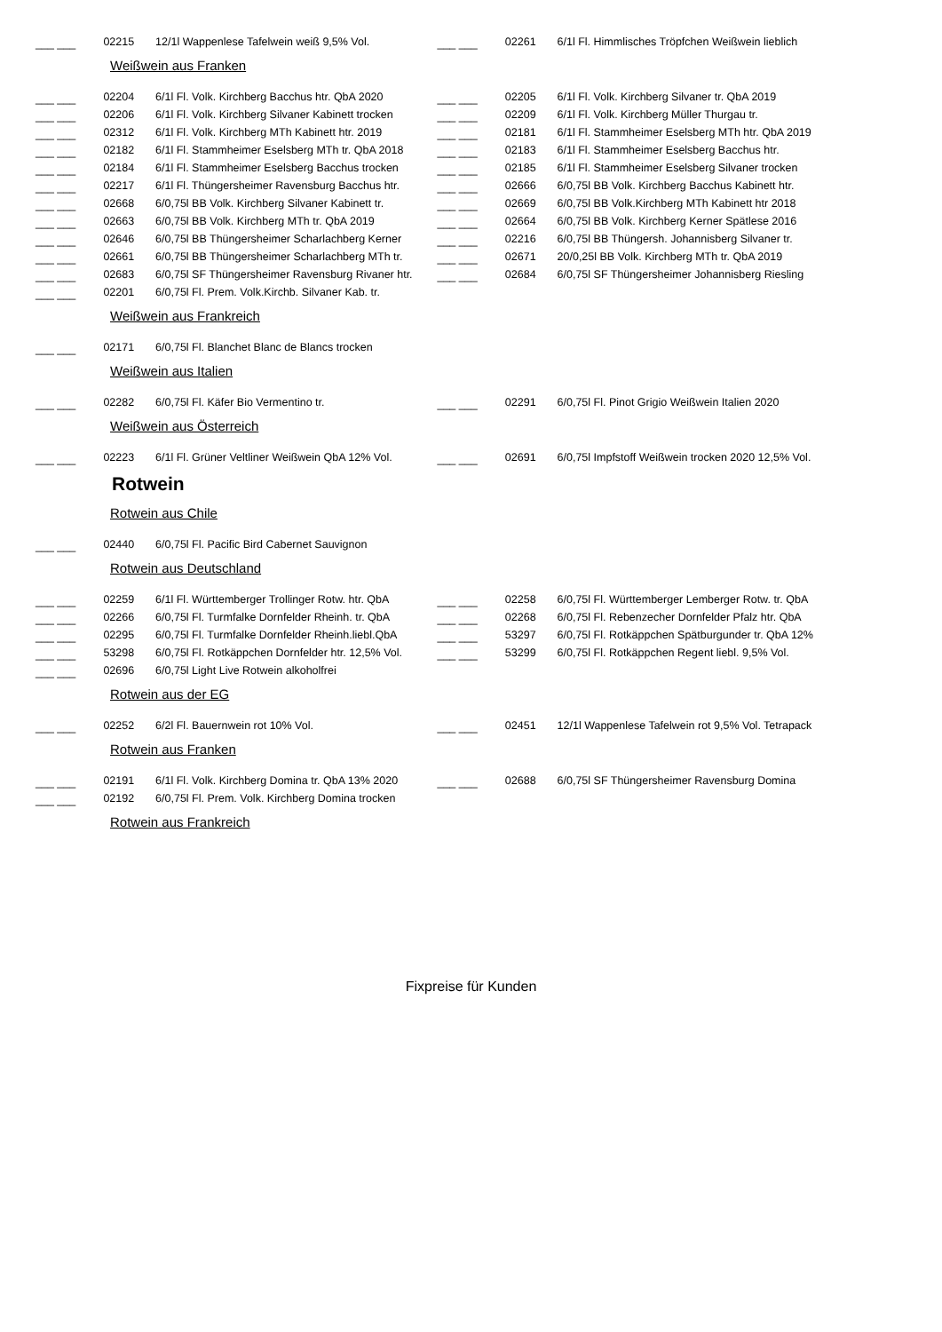| ___ ___ | 02215 | 12/1l Wappenlese Tafelwein weiß 9,5% Vol. | | ___ ___ | 02261 | 6/1l Fl. Himmlisches Tröpfchen Weißwein lieblich |
| Weißwein aus Franken | | | | | | |
| ___ ___ | 02204 | 6/1l Fl. Volk. Kirchberg Bacchus htr. QbA 2020 | | ___ ___ | 02205 | 6/1l Fl. Volk. Kirchberg Silvaner tr. QbA 2019 |
| ___ ___ | 02206 | 6/1l Fl. Volk. Kirchberg Silvaner Kabinett trocken | | ___ ___ | 02209 | 6/1l Fl. Volk. Kirchberg Müller Thurgau tr. |
| ___ ___ | 02312 | 6/1l Fl. Volk. Kirchberg MTh Kabinett htr. 2019 | | ___ ___ | 02181 | 6/1l Fl. Stammheimer Eselsberg MTh htr. QbA 2019 |
| ___ ___ | 02182 | 6/1l Fl. Stammheimer Eselsberg MTh tr. QbA 2018 | | ___ ___ | 02183 | 6/1l Fl. Stammheimer Eselsberg Bacchus htr. |
| ___ ___ | 02184 | 6/1l Fl. Stammheimer Eselsberg Bacchus trocken | | ___ ___ | 02185 | 6/1l Fl. Stammheimer Eselsberg Silvaner trocken |
| ___ ___ | 02217 | 6/1l Fl. Thüngersheimer Ravensburg Bacchus htr. | | ___ ___ | 02666 | 6/0,75l BB Volk. Kirchberg Bacchus Kabinett htr. |
| ___ ___ | 02668 | 6/0,75l BB Volk. Kirchberg Silvaner Kabinett tr. | | ___ ___ | 02669 | 6/0,75l BB Volk.Kirchberg MTh Kabinett htr 2018 |
| ___ ___ | 02663 | 6/0,75l BB Volk. Kirchberg MTh tr. QbA 2019 | | ___ ___ | 02664 | 6/0,75l BB Volk. Kirchberg Kerner Spätlese 2016 |
| ___ ___ | 02646 | 6/0,75l BB Thüngersheimer Scharlachberg Kerner | | ___ ___ | 02216 | 6/0,75l BB Thüngersh. Johannisberg Silvaner tr. |
| ___ ___ | 02661 | 6/0,75l BB Thüngersheimer Scharlachberg MTh tr. | | ___ ___ | 02671 | 20/0,25l BB Volk. Kirchberg MTh tr. QbA 2019 |
| ___ ___ | 02683 | 6/0,75l SF Thüngersheimer Ravensburg Rivaner htr. | | ___ ___ | 02684 | 6/0,75l SF Thüngersheimer Johannisberg Riesling |
| ___ ___ | 02201 | 6/0,75l Fl. Prem. Volk.Kirchb. Silvaner Kab. tr. | | | | |
| Weißwein aus Frankreich | | | | | | |
| ___ ___ | 02171 | 6/0,75l Fl. Blanchet Blanc de Blancs trocken | | | | |
| Weißwein aus Italien | | | | | | |
| ___ ___ | 02282 | 6/0,75l Fl. Käfer Bio Vermentino tr. | | ___ ___ | 02291 | 6/0,75l Fl. Pinot Grigio Weißwein Italien 2020 |
| Weißwein aus Österreich | | | | | | |
| ___ ___ | 02223 | 6/1l Fl. Grüner Veltliner Weißwein QbA 12% Vol. | | ___ ___ | 02691 | 6/0,75l Impfstoff Weißwein trocken 2020 12,5% Vol. |
| Rotwein | | | | | | |
| Rotwein aus Chile | | | | | | |
| ___ ___ | 02440 | 6/0,75l Fl. Pacific Bird Cabernet Sauvignon | | | | |
| Rotwein aus Deutschland | | | | | | |
| ___ ___ | 02259 | 6/1l Fl. Württemberger Trollinger Rotw. htr. QbA | | ___ ___ | 02258 | 6/0,75l Fl. Württemberger Lemberger Rotw. tr. QbA |
| ___ ___ | 02266 | 6/0,75l Fl. Turmfalke Dornfelder Rheinh. tr. QbA | | ___ ___ | 02268 | 6/0,75l Fl. Rebenzecher Dornfelder Pfalz htr. QbA |
| ___ ___ | 02295 | 6/0,75l Fl. Turmfalke Dornfelder Rheinh.liebl.QbA | | ___ ___ | 53297 | 6/0,75l Fl. Rotkäppchen Spätburgunder tr. QbA 12% |
| ___ ___ | 53298 | 6/0,75l Fl. Rotkäppchen Dornfelder htr. 12,5% Vol. | | ___ ___ | 53299 | 6/0,75l Fl. Rotkäppchen Regent liebl. 9,5% Vol. |
| ___ ___ | 02696 | 6/0,75l Light Live Rotwein alkoholfrei | | | | |
| Rotwein aus der EG | | | | | | |
| ___ ___ | 02252 | 6/2l Fl. Bauernwein rot 10% Vol. | | ___ ___ | 02451 | 12/1l Wappenlese Tafelwein rot 9,5% Vol. Tetrapack |
| Rotwein aus Franken | | | | | | |
| ___ ___ | 02191 | 6/1l Fl. Volk. Kirchberg Domina tr. QbA 13% 2020 | | ___ ___ | 02688 | 6/0,75l SF Thüngersheimer Ravensburg Domina |
| ___ ___ | 02192 | 6/0,75l Fl. Prem. Volk. Kirchberg Domina trocken | | | | |
| Rotwein aus Frankreich | | | | | | |
Fixpreise für Kunden